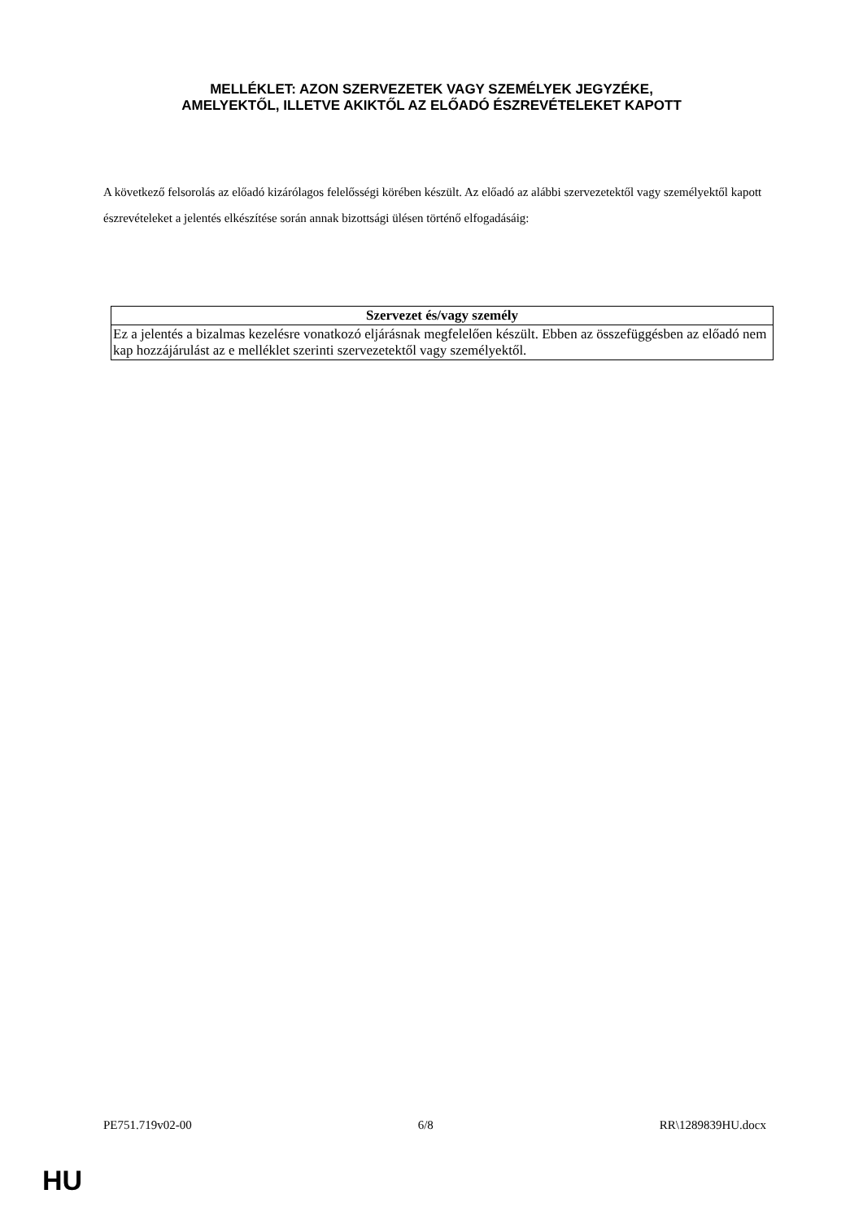MELLÉKLET: AZON SZERVEZETEK VAGY SZEMÉLYEK JEGYZÉKE,
AMELYEKTŐL, ILLETVE AKIKTŐL AZ ELŐADÓ ÉSZREVÉTELEKET KAPOTT
A következő felsorolás az előadó kizárólagos felelősségi körében készült. Az előadó az alábbi szervezetektől vagy személyektől kapott észrevételeket a jelentés elkészítése során annak bizottsági ülésen történő elfogadásáig:
| Szervezet és/vagy személy |
| --- |
| Ez a jelentés a bizalmas kezelésre vonatkozó eljárásnak megfelelően készült. Ebben az összefüggésben az előadó nem kap hozzájárulást az e melléklet szerinti szervezetektől vagy személyektől. |
PE751.719v02-00 6/8 RR\1289839HU.docx
HU